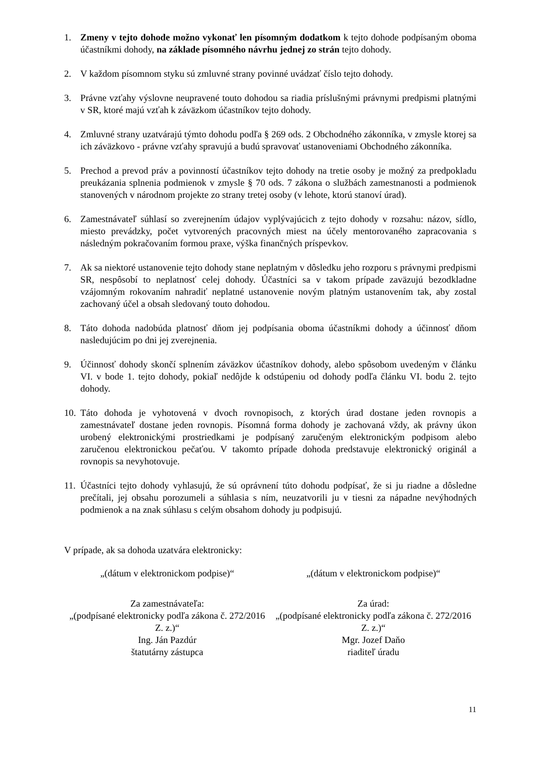1. Zmeny v tejto dohode možno vykonať len písomným dodatkom k tejto dohode podpísaným oboma účastníkmi dohody, na základe písomného návrhu jednej zo strán tejto dohody.
2. V každom písomnom styku sú zmluvné strany povinné uvádzať číslo tejto dohody.
3. Právne vzťahy výslovne neupravené touto dohodou sa riadia príslušnými právnymi predpismi platnými v SR, ktoré majú vzťah k záväzkom účastníkov tejto dohody.
4. Zmluvné strany uzatvárajú týmto dohodu podľa § 269 ods. 2 Obchodného zákonníka, v zmysle ktorej sa ich záväzkovo - právne vzťahy spravujú a budú spravovať ustanoveniami Obchodného zákonníka.
5. Prechod a prevod práv a povinností účastníkov tejto dohody na tretie osoby je možný za predpokladu preukázania splnenia podmienok v zmysle § 70 ods. 7 zákona o službách zamestnanosti a podmienok stanovených v národnom projekte zo strany tretej osoby (v lehote, ktorú stanoví úrad).
6. Zamestnávateľ súhlasí so zverejnením údajov vyplývajúcich z tejto dohody v rozsahu: názov, sídlo, miesto prevádzky, počet vytvorených pracovných miest na účely mentorovaného zapracovania s následným pokračovaním formou praxe, výška finančných príspevkov.
7. Ak sa niektoré ustanovenie tejto dohody stane neplatným v dôsledku jeho rozporu s právnymi predpismi SR, nespôsobí to neplatnosť celej dohody. Účastníci sa v takom prípade zaväzujú bezodkladne vzájomným rokovaním nahradiť neplatné ustanovenie novým platným ustanovením tak, aby zostal zachovaný účel a obsah sledovaný touto dohodou.
8. Táto dohoda nadobúda platnosť dňom jej podpísania oboma účastníkmi dohody a účinnosť dňom nasledujúcim po dni jej zverejnenia.
9. Účinnosť dohody skončí splnením záväzkov účastníkov dohody, alebo spôsobom uvedeným v článku VI. v bode 1. tejto dohody, pokiaľ nedôjde k odstúpeniu od dohody podľa článku VI. bodu 2. tejto dohody.
10.
Táto dohoda je vyhotovená v dvoch rovnopisoch, z ktorých úrad dostane jeden rovnopis a zamestnávateľ dostane jeden rovnopis. Písomná forma dohody je zachovaná vždy, ak právny úkon urobený elektronickými prostriedkami je podpísaný zaručeným elektronickým podpisom alebo zaručenou elektronickou pečaťou. V takomto prípade dohoda predstavuje elektronický originál a rovnopis sa nevyhotovuje.
11.
Účastníci tejto dohody vyhlasujú, že sú oprávnení túto dohodu podpísať, že si ju riadne a dôsledne prečítali, jej obsahu porozumeli a súhlasia s ním, neuzatvorili ju v tiesni za nápadne nevýhodných podmienok a na znak súhlasu s celým obsahom dohody ju podpisujú.
V prípade, ak sa dohoda uzatvára elektronicky:
„(dátum v elektronickom podpise)“
„(dátum v elektronickom podpise)“
Za zamestnávateľa:
„(podpísané elektronicky podľa zákona č. 272/2016 Z. z.)“
Ing. Ján Pazdúr
štatutárny zástupca
Za úrad:
„(podpísané elektronicky podľa zákona č. 272/2016 Z. z.)“
Mgr. Jozef Daňo
riaditeľ úradu
11